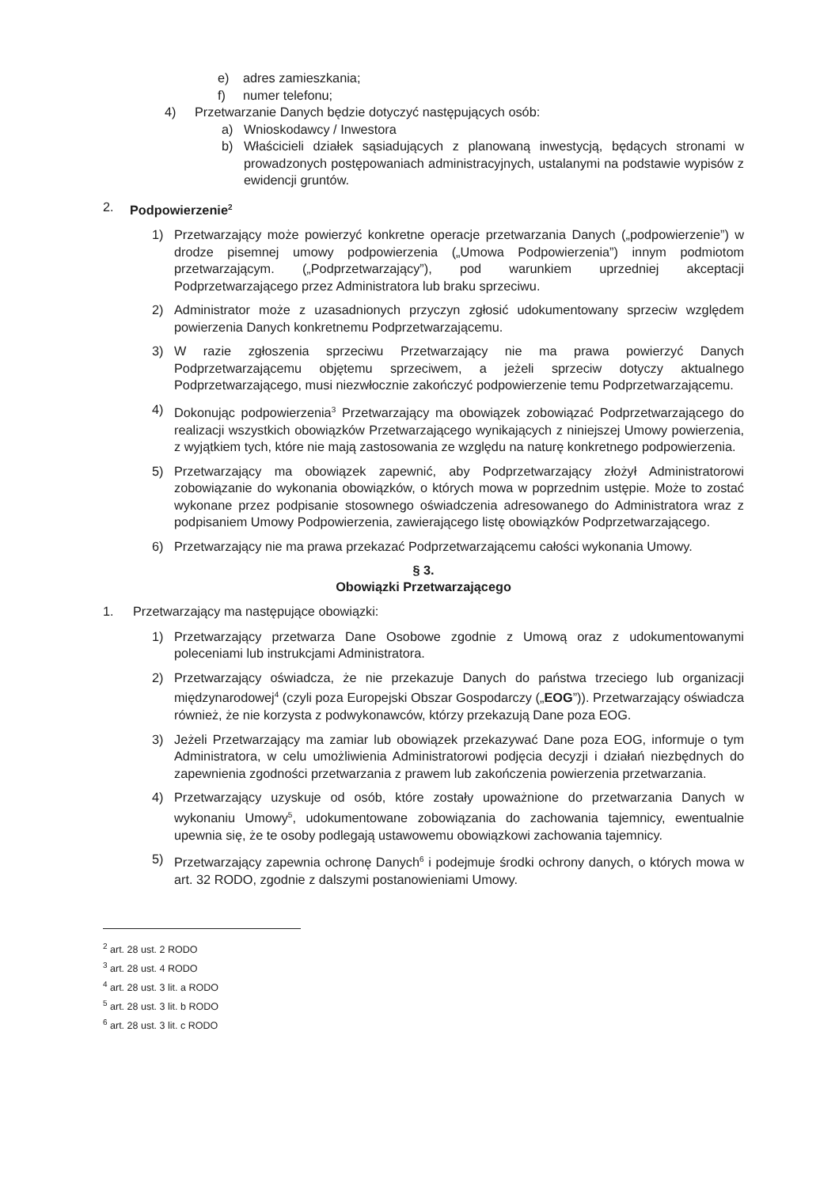e) adres zamieszkania;
f) numer telefonu;
4) Przetwarzanie Danych będzie dotyczyć następujących osób:
a) Wnioskodawcy / Inwestora
b) Właścicieli działek sąsiadujących z planowaną inwestycją, będących stronami w prowadzonych postępowaniach administracyjnych, ustalanymi na podstawie wypisów z ewidencji gruntów.
2. Podpowierzenie<sup>2</sup>
1) Przetwarzający może powierzyć konkretne operacje przetwarzania Danych („podpowierzenie”) w drodze pisemnej umowy podpowierzenia („Umowa Podpowierzenia”) innym podmiotom przetwarzającym. („Podprzetwarzający”), pod warunkiem uprzedniej akceptacji Podprzetwarzającego przez Administratora lub braku sprzeciwu.
2) Administrator może z uzasadnionych przyczyn zgłosić udokumentowany sprzeciw względem powierzenia Danych konkretnemu Podprzetwarzającemu.
3) W razie zgłoszenia sprzeciwu Przetwarzający nie ma prawa powierzyć Danych Podprzetwarzającemu objętemu sprzeciwem, a jeżeli sprzeciw dotyczy aktualnego Podprzetwarzającego, musi niezwłocznie zakończyć podpowierzenie temu Podprzetwarzającemu.
4) Dokonując podpowierzenia<sup>3</sup> Przetwarzający ma obowiązek zobowiązać Podprzetwarzającego do realizacji wszystkich obowiązków Przetwarzającego wynikających z niniejszej Umowy powierzenia, z wyjątkiem tych, które nie mają zastosowania ze względu na naturę konkretnego podpowierzenia.
5) Przetwarzający ma obowiązek zapewnić, aby Podprzetwarzający złożył Administratorowi zobowiązanie do wykonania obowiązków, o których mowa w poprzednim ustępie. Może to zostać wykonane przez podpisanie stosownego oświadczenia adresowanego do Administratora wraz z podpisaniem Umowy Podpowierzenia, zawierającego listę obowiązków Podprzetwarzającego.
6) Przetwarzający nie ma prawa przekazać Podprzetwarzającemu całości wykonania Umowy.
§ 3.
Obowiązki Przetwarzającego
1. Przetwarzający ma następujące obowiązki:
1) Przetwarzający przetwarza Dane Osobowe zgodnie z Umową oraz z udokumentowanymi poleceniami lub instrukcjami Administratora.
2) Przetwarzający oświadcza, że nie przekazuje Danych do państwa trzeciego lub organizacji międzynarodowej<sup>4</sup> (czyli poza Europejski Obszar Gospodarczy („EOG”)). Przetwarzający oświadcza również, że nie korzysta z podwykonawców, którzy przekazują Dane poza EOG.
3) Jeżeli Przetwarzający ma zamiar lub obowiązek przekazywać Dane poza EOG, informuje o tym Administratora, w celu umożliwienia Administratorowi podjęcia decyzji i działań niezbędnych do zapewnienia zgodności przetwarzania z prawem lub zakończenia powierzenia przetwarzania.
4) Przetwarzający uzyskuje od osób, które zostały upoważnione do przetwarzania Danych w wykonaniu Umowy<sup>5</sup>, udokumentowane zobowiązania do zachowania tajemnicy, ewentualnie upewnia się, że te osoby podlegają ustawowemu obowiązkowi zachowania tajemnicy.
5) Przetwarzający zapewnia ochronę Danych<sup>6</sup> i podejmuje środki ochrony danych, o których mowa w art. 32 RODO, zgodnie z dalszymi postanowieniami Umowy.
<sup>2</sup> art. 28 ust. 2 RODO
<sup>3</sup> art. 28 ust. 4 RODO
<sup>4</sup> art. 28 ust. 3 lit. a RODO
<sup>5</sup> art. 28 ust. 3 lit. b RODO
<sup>6</sup> art. 28 ust. 3 lit. c RODO